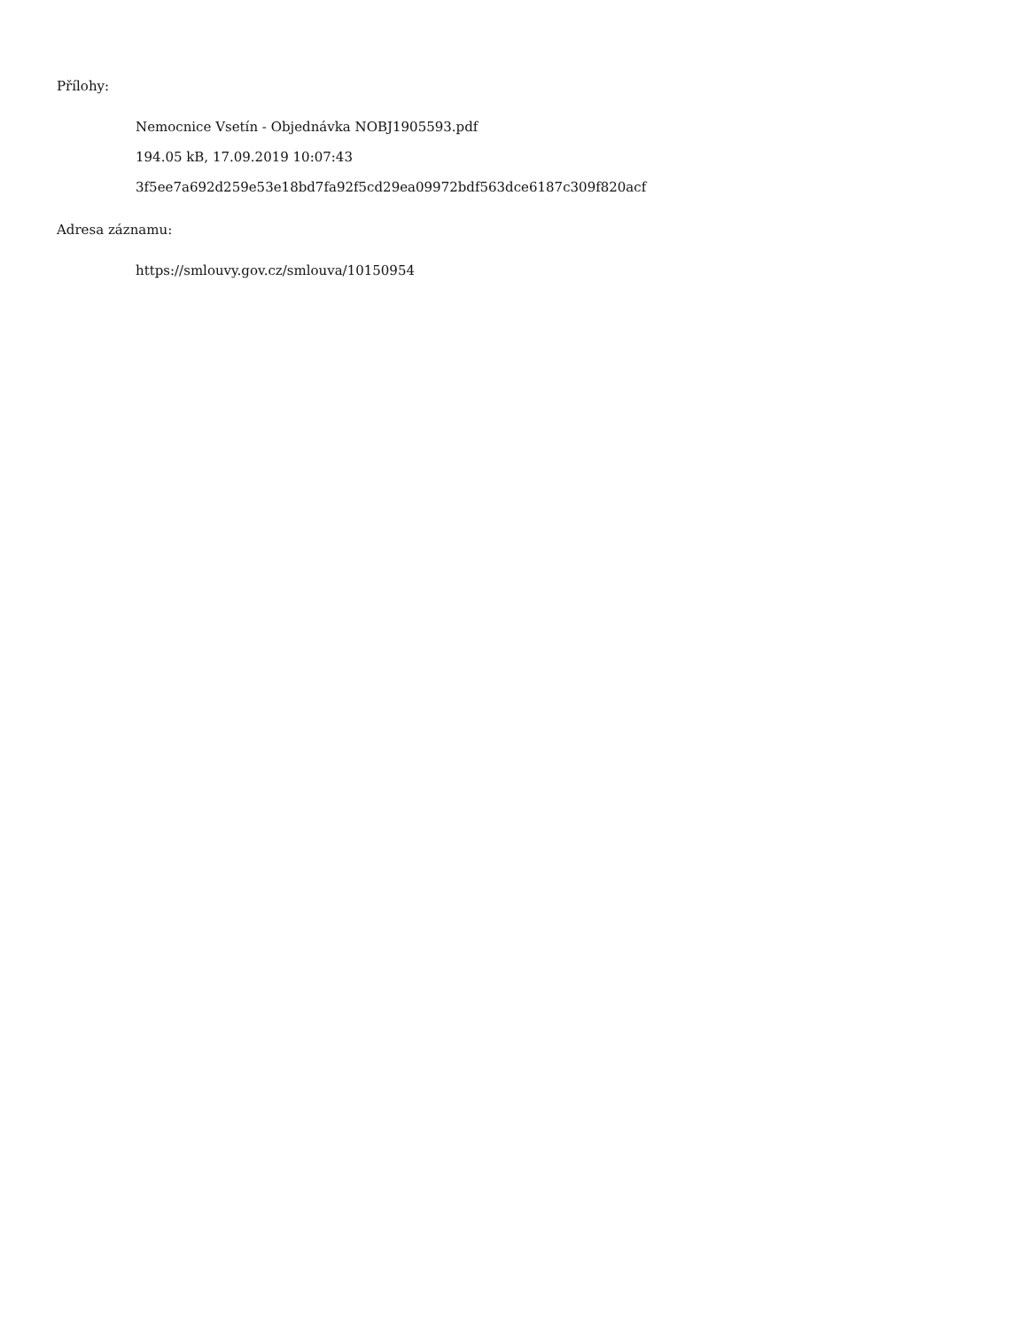Přílohy:
Nemocnice Vsetín - Objednávka NOBJ1905593.pdf
194.05 kB, 17.09.2019 10:07:43
3f5ee7a692d259e53e18bd7fa92f5cd29ea09972bdf563dce6187c309f820acf
Adresa záznamu:
https://smlouvy.gov.cz/smlouva/10150954